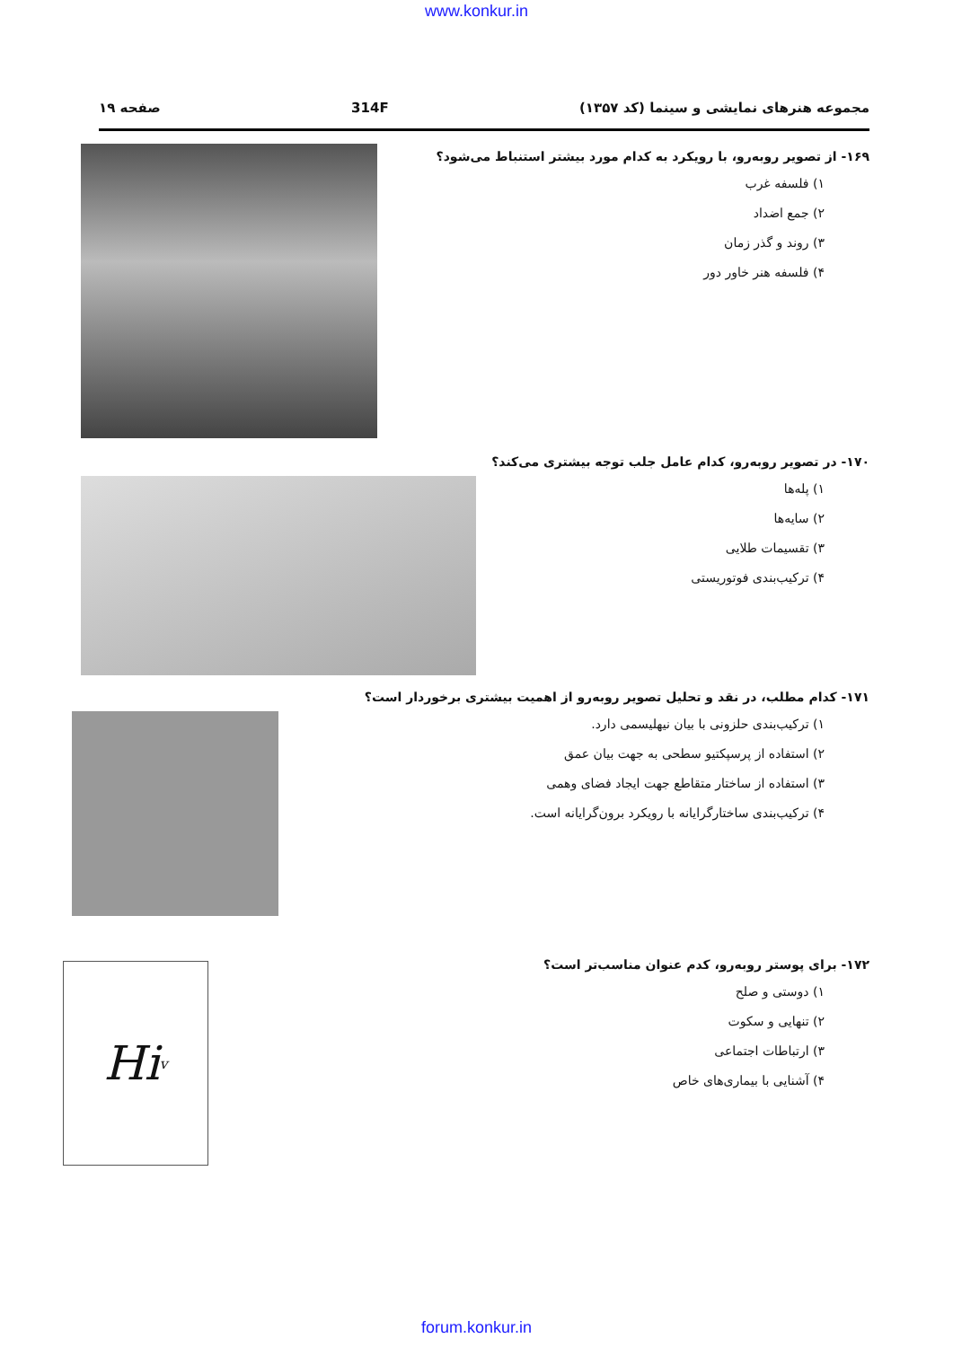www.konkur.in
مجموعه هنرهای نمایشی و سینما (کد ۱۳۵۷) 314F صفحه ۱۹
۱۶۹- از تصویر روبه‌رو، با رویکرد به کدام مورد بیشتر استنباط می‌شود؟
۱) فلسفه غرب
۲) جمع اضداد
۳) روند و گذر زمان
۴) فلسفه هنر خاور دور
۱۷۰- در تصویر روبه‌رو، کدام عامل جلب توجه بیشتری می‌کند؟
۱) پله‌ها
۲) سایه‌ها
۳) تقسیمات طلایی
۴) ترکیب‌بندی فوتوریستی
۱۷۱- کدام مطلب، در نقد و تحلیل تصویر روبه‌رو از اهمیت بیشتری برخوردار است؟
۱) ترکیب‌بندی حلزونی با بیان نیهلیسمی دارد.
۲) استفاده از پرسپکتیو سطحی به جهت بیان عمق
۳) استفاده از ساختار متقاطع جهت ایجاد فضای وهمی
۴) ترکیب‌بندی ساختارگرایانه با رویکرد برون‌گرایانه است.
۱۷۲- برای پوستر روبه‌رو، کدم عنوان مناسب‌تر است؟
۱) دوستی و صلح
۲) تنهایی و سکوت
۳) ارتباطات اجتماعی
۴) آشنایی با بیماری‌های خاص
Hi<sub>v</sub>
forum.konkur.in